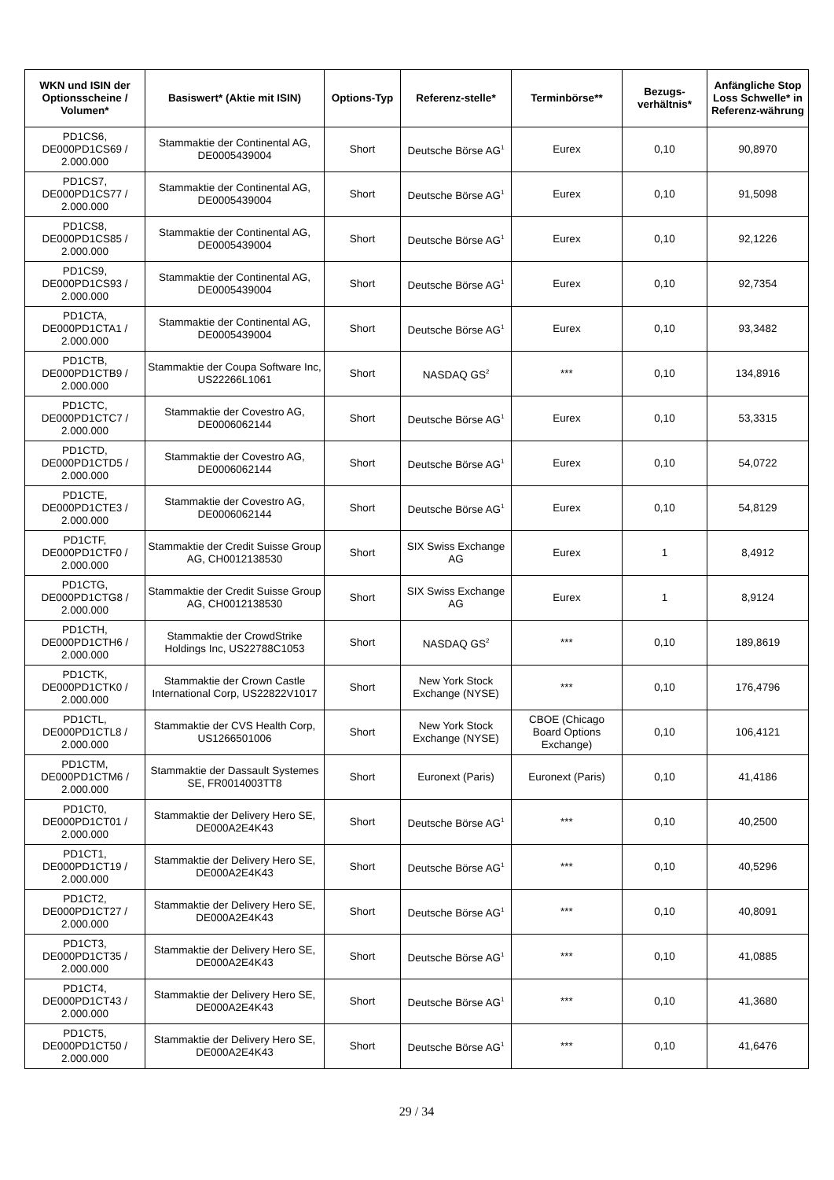| WKN und ISIN der Optionsscheine / Volumen* | Basiswert* (Aktie mit ISIN) | Options-Typ | Referenz-stelle* | Terminbörse** | Bezugs-verhältnis* | Anfängliche Stop Loss Schwelle* in Referenz-währung |
| --- | --- | --- | --- | --- | --- | --- |
| PD1CS6, DE000PD1CS69 / 2.000.000 | Stammaktie der Continental AG, DE0005439004 | Short | Deutsche Börse AG<sup>1</sup> | Eurex | 0,10 | 90,8970 |
| PD1CS7, DE000PD1CS77 / 2.000.000 | Stammaktie der Continental AG, DE0005439004 | Short | Deutsche Börse AG<sup>1</sup> | Eurex | 0,10 | 91,5098 |
| PD1CS8, DE000PD1CS85 / 2.000.000 | Stammaktie der Continental AG, DE0005439004 | Short | Deutsche Börse AG<sup>1</sup> | Eurex | 0,10 | 92,1226 |
| PD1CS9, DE000PD1CS93 / 2.000.000 | Stammaktie der Continental AG, DE0005439004 | Short | Deutsche Börse AG<sup>1</sup> | Eurex | 0,10 | 92,7354 |
| PD1CTA, DE000PD1CTA1 / 2.000.000 | Stammaktie der Continental AG, DE0005439004 | Short | Deutsche Börse AG<sup>1</sup> | Eurex | 0,10 | 93,3482 |
| PD1CTB, DE000PD1CTB9 / 2.000.000 | Stammaktie der Coupa Software Inc, US22266L1061 | Short | NASDAQ GS<sup>2</sup> | *** | 0,10 | 134,8916 |
| PD1CTC, DE000PD1CTC7 / 2.000.000 | Stammaktie der Covestro AG, DE0006062144 | Short | Deutsche Börse AG<sup>1</sup> | Eurex | 0,10 | 53,3315 |
| PD1CTD, DE000PD1CTD5 / 2.000.000 | Stammaktie der Covestro AG, DE0006062144 | Short | Deutsche Börse AG<sup>1</sup> | Eurex | 0,10 | 54,0722 |
| PD1CTE, DE000PD1CTE3 / 2.000.000 | Stammaktie der Covestro AG, DE0006062144 | Short | Deutsche Börse AG<sup>1</sup> | Eurex | 0,10 | 54,8129 |
| PD1CTF, DE000PD1CTF0 / 2.000.000 | Stammaktie der Credit Suisse Group AG, CH0012138530 | Short | SIX Swiss Exchange AG | Eurex | 1 | 8,4912 |
| PD1CTG, DE000PD1CTG8 / 2.000.000 | Stammaktie der Credit Suisse Group AG, CH0012138530 | Short | SIX Swiss Exchange AG | Eurex | 1 | 8,9124 |
| PD1CTH, DE000PD1CTH6 / 2.000.000 | Stammaktie der CrowdStrike Holdings Inc, US22788C1053 | Short | NASDAQ GS<sup>2</sup> | *** | 0,10 | 189,8619 |
| PD1CTK, DE000PD1CTK0 / 2.000.000 | Stammaktie der Crown Castle International Corp, US22822V1017 | Short | New York Stock Exchange (NYSE) | *** | 0,10 | 176,4796 |
| PD1CTL, DE000PD1CTL8 / 2.000.000 | Stammaktie der CVS Health Corp, US1266501006 | Short | New York Stock Exchange (NYSE) | CBOE (Chicago Board Options Exchange) | 0,10 | 106,4121 |
| PD1CTM, DE000PD1CTM6 / 2.000.000 | Stammaktie der Dassault Systemes SE, FR0014003TT8 | Short | Euronext (Paris) | Euronext (Paris) | 0,10 | 41,4186 |
| PD1CT0, DE000PD1CT01 / 2.000.000 | Stammaktie der Delivery Hero SE, DE000A2E4K43 | Short | Deutsche Börse AG<sup>1</sup> | *** | 0,10 | 40,2500 |
| PD1CT1, DE000PD1CT19 / 2.000.000 | Stammaktie der Delivery Hero SE, DE000A2E4K43 | Short | Deutsche Börse AG<sup>1</sup> | *** | 0,10 | 40,5296 |
| PD1CT2, DE000PD1CT27 / 2.000.000 | Stammaktie der Delivery Hero SE, DE000A2E4K43 | Short | Deutsche Börse AG<sup>1</sup> | *** | 0,10 | 40,8091 |
| PD1CT3, DE000PD1CT35 / 2.000.000 | Stammaktie der Delivery Hero SE, DE000A2E4K43 | Short | Deutsche Börse AG<sup>1</sup> | *** | 0,10 | 41,0885 |
| PD1CT4, DE000PD1CT43 / 2.000.000 | Stammaktie der Delivery Hero SE, DE000A2E4K43 | Short | Deutsche Börse AG<sup>1</sup> | *** | 0,10 | 41,3680 |
| PD1CT5, DE000PD1CT50 / 2.000.000 | Stammaktie der Delivery Hero SE, DE000A2E4K43 | Short | Deutsche Börse AG<sup>1</sup> | *** | 0,10 | 41,6476 |
29 / 34